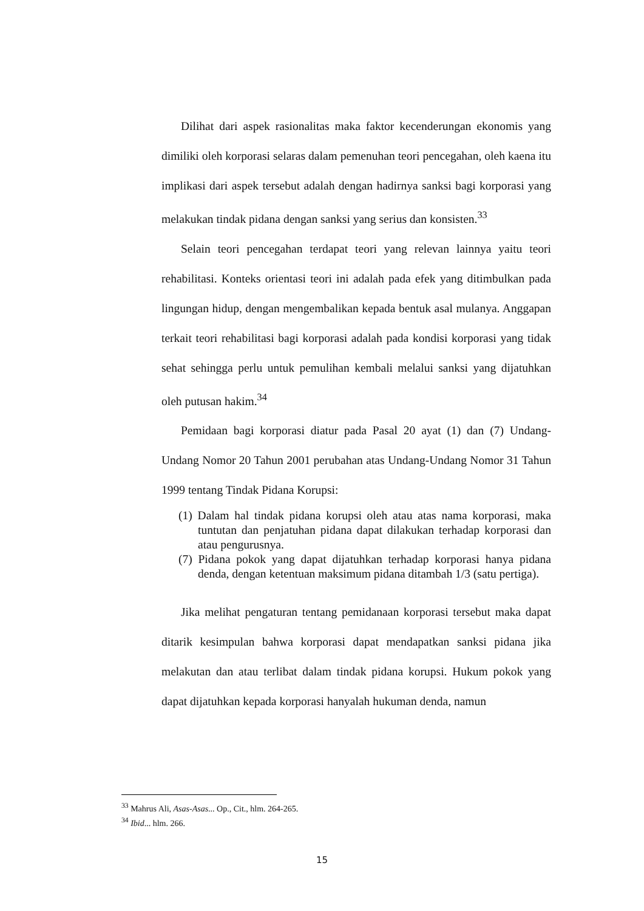Dilihat dari aspek rasionalitas maka faktor kecenderungan ekonomis yang dimiliki oleh korporasi selaras dalam pemenuhan teori pencegahan, oleh kaena itu implikasi dari aspek tersebut adalah dengan hadirnya sanksi bagi korporasi yang melakukan tindak pidana dengan sanksi yang serius dan konsisten.<sup>33</sup>
Selain teori pencegahan terdapat teori yang relevan lainnya yaitu teori rehabilitasi. Konteks orientasi teori ini adalah pada efek yang ditimbulkan pada lingungan hidup, dengan mengembalikan kepada bentuk asal mulanya. Anggapan terkait teori rehabilitasi bagi korporasi adalah pada kondisi korporasi yang tidak sehat sehingga perlu untuk pemulihan kembali melalui sanksi yang dijatuhkan oleh putusan hakim.<sup>34</sup>
Pemidaan bagi korporasi diatur pada Pasal 20 ayat (1) dan (7) Undang-Undang Nomor 20 Tahun 2001 perubahan atas Undang-Undang Nomor 31 Tahun 1999 tentang Tindak Pidana Korupsi:
(1) Dalam hal tindak pidana korupsi oleh atau atas nama korporasi, maka tuntutan dan penjatuhan pidana dapat dilakukan terhadap korporasi dan atau pengurusnya.
(7) Pidana pokok yang dapat dijatuhkan terhadap korporasi hanya pidana denda, dengan ketentuan maksimum pidana ditambah 1/3 (satu pertiga).
Jika melihat pengaturan tentang pemidanaan korporasi tersebut maka dapat ditarik kesimpulan bahwa korporasi dapat mendapatkan sanksi pidana jika melakutan dan atau terlibat dalam tindak pidana korupsi. Hukum pokok yang dapat dijatuhkan kepada korporasi hanyalah hukuman denda, namun
<sup>33</sup> Mahrus Ali, Asas-Asas... Op., Cit., hlm. 264-265.
<sup>34</sup> Ibid... hlm. 266.
15